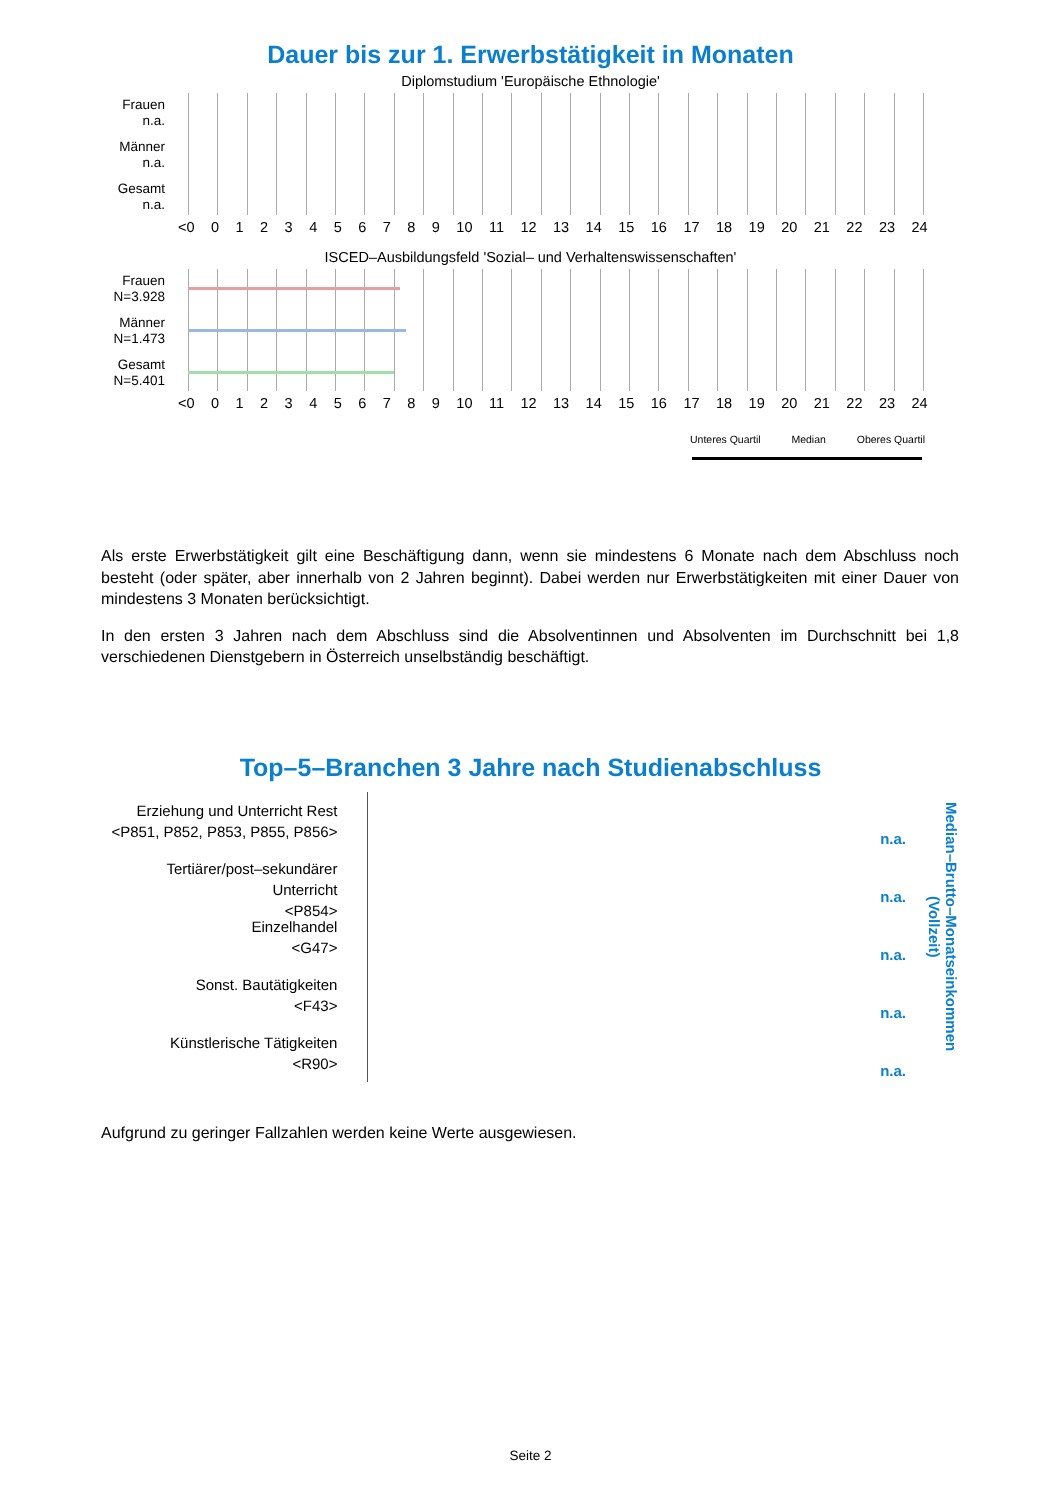Dauer bis zur 1. Erwerbstätigkeit in Monaten
Diplomstudium 'Europäische Ethnologie'
Frauen
n.a.
Männer
n.a.
Gesamt
n.a.
<0 0123456789 10 11 12 13 14 15 16 17 18 19 20 21 22 23 24
ISCED–Ausbildungsfeld 'Sozial– und Verhaltenswissenschaften'
Frauen
N=3.928
Männer
N=1.473
Gesamt
N=5.401
<0 0123456789 10 11 12 13 14 15 16 17 18 19 20 21 22 23 24
Unteres Quartil Median Oberes Quartil
Als erste Erwerbstätigkeit gilt eine Beschäftigung dann, wenn sie mindestens 6 Monate nach dem Abschluss noch besteht (oder später, aber innerhalb von 2 Jahren beginnt). Dabei werden nur Erwerbstätigkeiten mit einer Dauer von mindestens 3 Monaten berücksichtigt.
In den ersten 3 Jahren nach dem Abschluss sind die Absolventinnen und Absolventen im Durchschnitt bei 1,8 verschiedenen Dienstgebern in Österreich unselbständig beschäftigt.
Top–5–Branchen 3 Jahre nach Studienabschluss
Erziehung und Unterricht Rest
<P851, P852, P853, P855, P856>
Tertiärer/post–sekundärer Unterricht
<P854>
Einzelhandel
<G47>
Sonst. Bautätigkeiten
<F43>
Künstlerische Tätigkeiten
<R90>
n.a.
n.a.
n.a.
n.a.
n.a.
Median–Brutto–Monatseinkommen (Vollzeit)
Aufgrund zu geringer Fallzahlen werden keine Werte ausgewiesen.
Seite 2